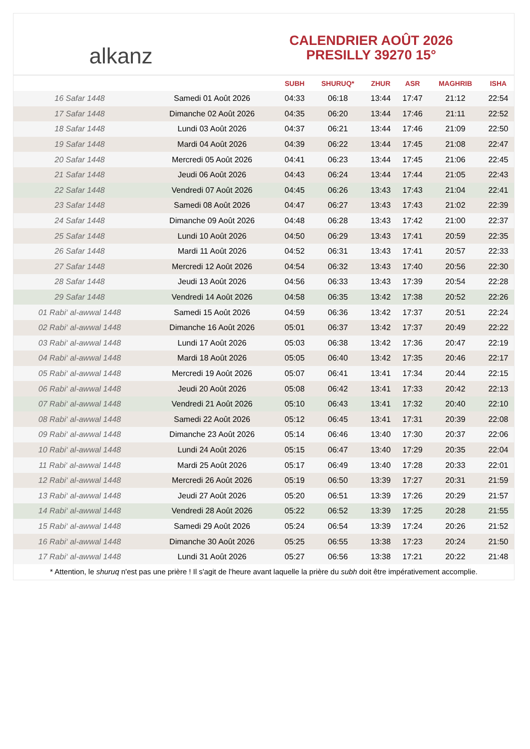alkanz
CALENDRIER AOÛT 2026
PRESILLY 39270 15°
| | | SUBH | SHURUQ* | ZHUR | ASR | MAGHRIB | ISHA |
| --- | --- | --- | --- | --- | --- | --- | --- |
| 16 Safar 1448 | Samedi 01 Août 2026 | 04:33 | 06:18 | 13:44 | 17:47 | 21:12 | 22:54 |
| 17 Safar 1448 | Dimanche 02 Août 2026 | 04:35 | 06:20 | 13:44 | 17:46 | 21:11 | 22:52 |
| 18 Safar 1448 | Lundi 03 Août 2026 | 04:37 | 06:21 | 13:44 | 17:46 | 21:09 | 22:50 |
| 19 Safar 1448 | Mardi 04 Août 2026 | 04:39 | 06:22 | 13:44 | 17:45 | 21:08 | 22:47 |
| 20 Safar 1448 | Mercredi 05 Août 2026 | 04:41 | 06:23 | 13:44 | 17:45 | 21:06 | 22:45 |
| 21 Safar 1448 | Jeudi 06 Août 2026 | 04:43 | 06:24 | 13:44 | 17:44 | 21:05 | 22:43 |
| 22 Safar 1448 | Vendredi 07 Août 2026 | 04:45 | 06:26 | 13:43 | 17:43 | 21:04 | 22:41 |
| 23 Safar 1448 | Samedi 08 Août 2026 | 04:47 | 06:27 | 13:43 | 17:43 | 21:02 | 22:39 |
| 24 Safar 1448 | Dimanche 09 Août 2026 | 04:48 | 06:28 | 13:43 | 17:42 | 21:00 | 22:37 |
| 25 Safar 1448 | Lundi 10 Août 2026 | 04:50 | 06:29 | 13:43 | 17:41 | 20:59 | 22:35 |
| 26 Safar 1448 | Mardi 11 Août 2026 | 04:52 | 06:31 | 13:43 | 17:41 | 20:57 | 22:33 |
| 27 Safar 1448 | Mercredi 12 Août 2026 | 04:54 | 06:32 | 13:43 | 17:40 | 20:56 | 22:30 |
| 28 Safar 1448 | Jeudi 13 Août 2026 | 04:56 | 06:33 | 13:43 | 17:39 | 20:54 | 22:28 |
| 29 Safar 1448 | Vendredi 14 Août 2026 | 04:58 | 06:35 | 13:42 | 17:38 | 20:52 | 22:26 |
| 01 Rabi‘ al-awwal 1448 | Samedi 15 Août 2026 | 04:59 | 06:36 | 13:42 | 17:37 | 20:51 | 22:24 |
| 02 Rabi‘ al-awwal 1448 | Dimanche 16 Août 2026 | 05:01 | 06:37 | 13:42 | 17:37 | 20:49 | 22:22 |
| 03 Rabi‘ al-awwal 1448 | Lundi 17 Août 2026 | 05:03 | 06:38 | 13:42 | 17:36 | 20:47 | 22:19 |
| 04 Rabi‘ al-awwal 1448 | Mardi 18 Août 2026 | 05:05 | 06:40 | 13:42 | 17:35 | 20:46 | 22:17 |
| 05 Rabi‘ al-awwal 1448 | Mercredi 19 Août 2026 | 05:07 | 06:41 | 13:41 | 17:34 | 20:44 | 22:15 |
| 06 Rabi‘ al-awwal 1448 | Jeudi 20 Août 2026 | 05:08 | 06:42 | 13:41 | 17:33 | 20:42 | 22:13 |
| 07 Rabi‘ al-awwal 1448 | Vendredi 21 Août 2026 | 05:10 | 06:43 | 13:41 | 17:32 | 20:40 | 22:10 |
| 08 Rabi‘ al-awwal 1448 | Samedi 22 Août 2026 | 05:12 | 06:45 | 13:41 | 17:31 | 20:39 | 22:08 |
| 09 Rabi‘ al-awwal 1448 | Dimanche 23 Août 2026 | 05:14 | 06:46 | 13:40 | 17:30 | 20:37 | 22:06 |
| 10 Rabi‘ al-awwal 1448 | Lundi 24 Août 2026 | 05:15 | 06:47 | 13:40 | 17:29 | 20:35 | 22:04 |
| 11 Rabi‘ al-awwal 1448 | Mardi 25 Août 2026 | 05:17 | 06:49 | 13:40 | 17:28 | 20:33 | 22:01 |
| 12 Rabi‘ al-awwal 1448 | Mercredi 26 Août 2026 | 05:19 | 06:50 | 13:39 | 17:27 | 20:31 | 21:59 |
| 13 Rabi‘ al-awwal 1448 | Jeudi 27 Août 2026 | 05:20 | 06:51 | 13:39 | 17:26 | 20:29 | 21:57 |
| 14 Rabi‘ al-awwal 1448 | Vendredi 28 Août 2026 | 05:22 | 06:52 | 13:39 | 17:25 | 20:28 | 21:55 |
| 15 Rabi‘ al-awwal 1448 | Samedi 29 Août 2026 | 05:24 | 06:54 | 13:39 | 17:24 | 20:26 | 21:52 |
| 16 Rabi‘ al-awwal 1448 | Dimanche 30 Août 2026 | 05:25 | 06:55 | 13:38 | 17:23 | 20:24 | 21:50 |
| 17 Rabi‘ al-awwal 1448 | Lundi 31 Août 2026 | 05:27 | 06:56 | 13:38 | 17:21 | 20:22 | 21:48 |
* Attention, le shuruq n'est pas une prière ! Il s'agit de l'heure avant laquelle la prière du subh doit être impérativement accomplie.